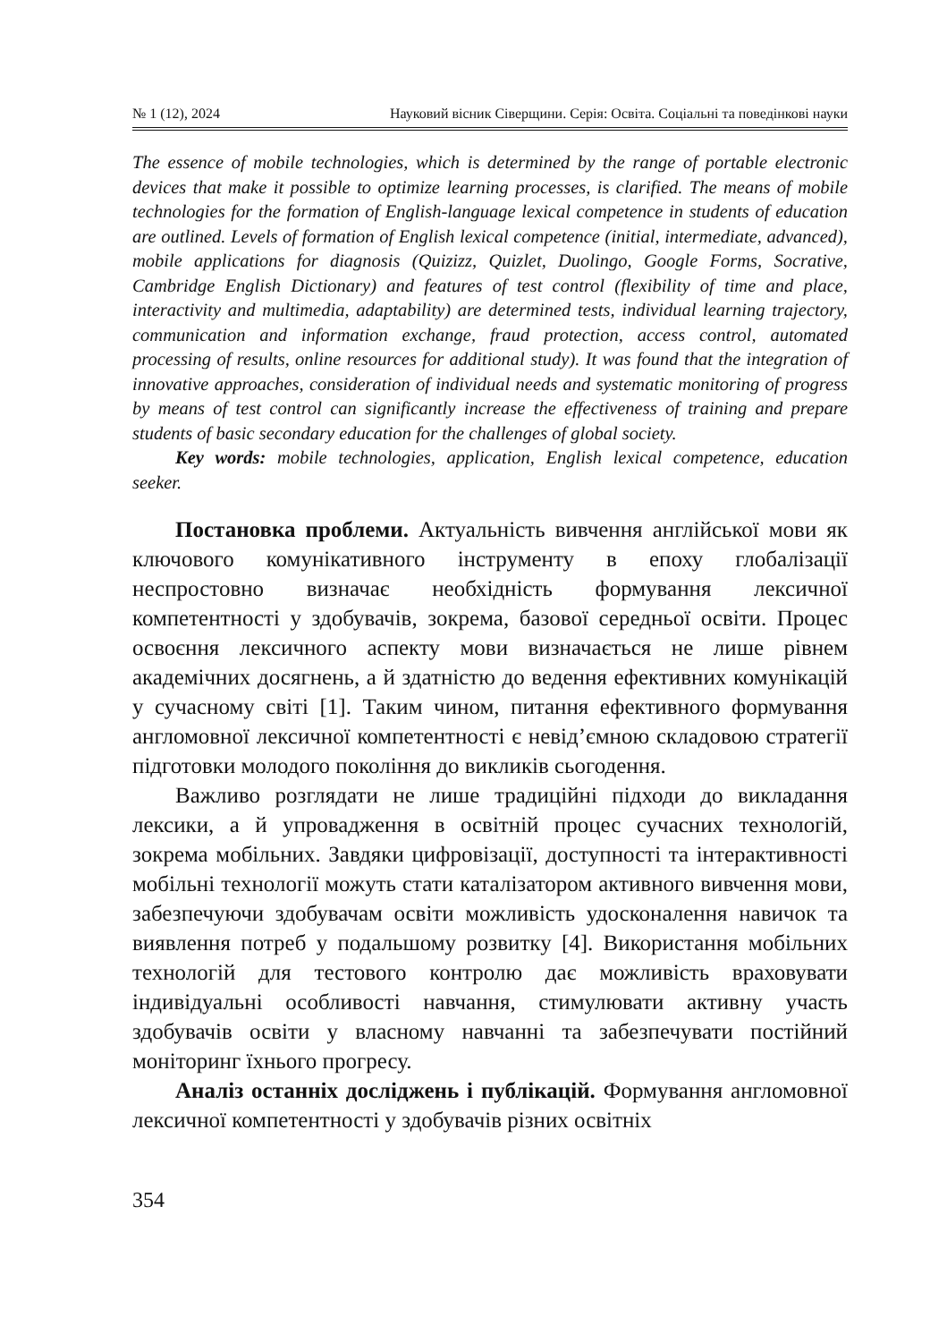№ 1 (12), 2024 Науковий вісник Сіверщини. Серія: Освіта. Соціальні та поведінкові науки
The essence of mobile technologies, which is determined by the range of portable electronic devices that make it possible to optimize learning processes, is clarified. The means of mobile technologies for the formation of English-language lexical competence in students of education are outlined. Levels of formation of English lexical competence (initial, intermediate, advanced), mobile applications for diagnosis (Quizizz, Quizlet, Duolingo, Google Forms, Socrative, Cambridge English Dictionary) and features of test control (flexibility of time and place, interactivity and multimedia, adaptability) are determined tests, individual learning trajectory, communication and information exchange, fraud protection, access control, automated processing of results, online resources for additional study). It was found that the integration of innovative approaches, consideration of individual needs and systematic monitoring of progress by means of test control can significantly increase the effectiveness of training and prepare students of basic secondary education for the challenges of global society.
Key words: mobile technologies, application, English lexical competence, education seeker.
Постановка проблеми. Актуальність вивчення англійської мови як ключового комунікативного інструменту в епоху глобалізації неспростовно визначає необхідність формування лексичної компетентності у здобувачів, зокрема, базової середньої освіти. Процес освоєння лексичного аспекту мови визначається не лише рівнем академічних досягнень, а й здатністю до ведення ефективних комунікацій у сучасному світі [1]. Таким чином, питання ефективного формування англомовної лексичної компетентності є невід’ємною складовою стратегії підготовки молодого покоління до викликів сьогодення.
Важливо розглядати не лише традиційні підходи до викладання лексики, а й упровадження в освітній процес сучасних технологій, зокрема мобільних. Завдяки цифровізації, доступності та інтерактивності мобільні технології можуть стати каталізатором активного вивчення мови, забезпечуючи здобувачам освіти можливість удосконалення навичок та виявлення потреб у подальшому розвитку [4]. Використання мобільних технологій для тестового контролю дає можливість враховувати індивідуальні особливості навчання, стимулювати активну участь здобувачів освіти у власному навчанні та забезпечувати постійний моніторинг їхнього прогресу.
Аналіз останніх досліджень і публікацій. Формування англомовної лексичної компетентності у здобувачів різних освітніх
354